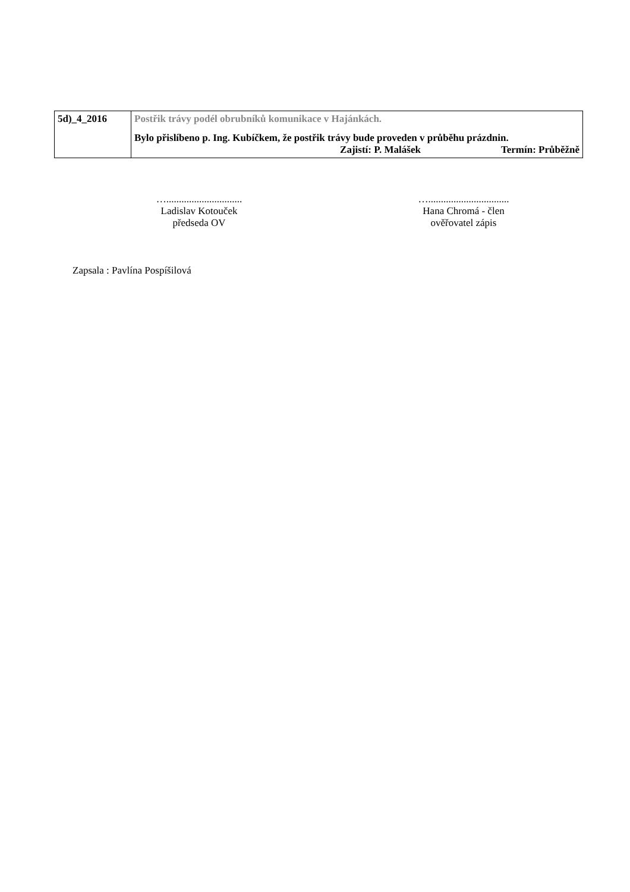| 5d)_4_2016 | Postřik trávy podél obrubníků komunikace v Hajánkách. Bylo přislíbeno p. Ing. Kubíčkem, že postřik trávy bude proveden v průběhu prázdnin. Zajistí: P. Malášek Termín: Průběžně |
…..............................
Ladislav Kotouček
předseda OV
…................................
Hana Chromá - člen
ověřovatel zápis
Zapsala : Pavlína Pospíšilová